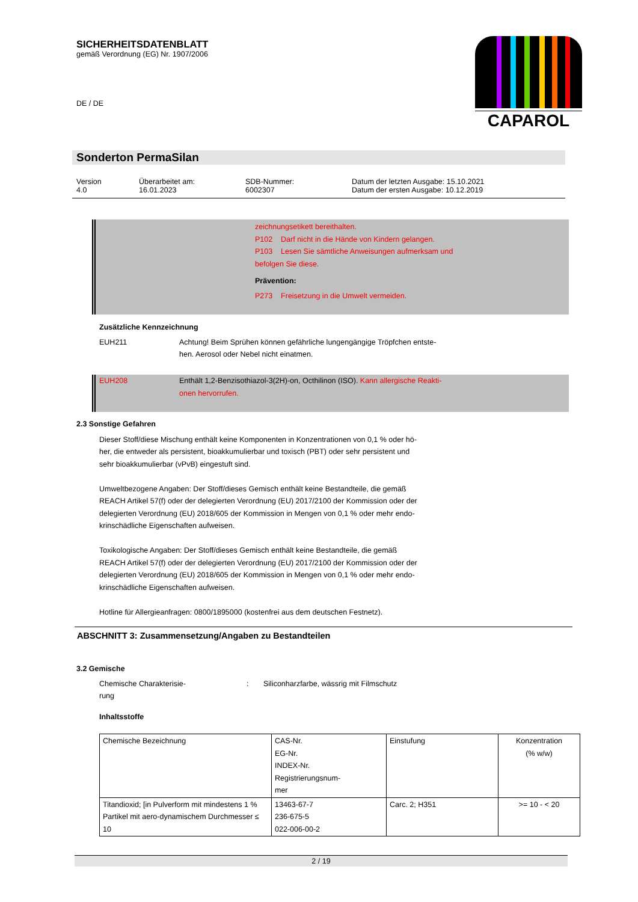SICHERHEITSDATENBLATT
gemäß Verordnung (EG) Nr. 1907/2006
DE / DE
CAPAROL
Sonderton PermaSilan
Version
4.0
Überarbeitet am:
16.01.2023
SDB-Nummer:
6002307
Datum der letzten Ausgabe: 15.10.2021
Datum der ersten Ausgabe: 10.12.2019
zeichnungsetikett bereithalten.
P102 Darf nicht in die Hände von Kindern gelangen.
P103 Lesen Sie sämtliche Anweisungen aufmerksam und
befolgen Sie diese.
Prävention:
P273 Freisetzung in die Umwelt vermeiden.
Zusätzliche Kennzeichnung
EUH211 Achtung! Beim Sprühen können gefährliche lungengängige Tröpfchen entste-
hen. Aerosol oder Nebel nicht einatmen.
EUH208 Enthält 1,2-Benzisothiazol-3(2H)-on, Octhilinon (ISO). Kann allergische Reakti-
onen hervorrufen.
2.3 Sonstige Gefahren
Dieser Stoff/diese Mischung enthält keine Komponenten in Konzentrationen von 0,1 % oder hö-
her, die entweder als persistent, bioakkumulierbar und toxisch (PBT) oder sehr persistent und
sehr bioakkumulierbar (vPvB) eingestuft sind.
Umweltbezogene Angaben: Der Stoff/dieses Gemisch enthält keine Bestandteile, die gemäß
REACH Artikel 57(f) oder der delegierten Verordnung (EU) 2017/2100 der Kommission oder der
delegierten Verordnung (EU) 2018/605 der Kommission in Mengen von 0,1 % oder mehr endo-
krinschädliche Eigenschaften aufweisen.
Toxikologische Angaben: Der Stoff/dieses Gemisch enthält keine Bestandteile, die gemäß
REACH Artikel 57(f) oder der delegierten Verordnung (EU) 2017/2100 der Kommission oder der
delegierten Verordnung (EU) 2018/605 der Kommission in Mengen von 0,1 % oder mehr endo-
krinschädliche Eigenschaften aufweisen.
Hotline für Allergieanfragen: 0800/1895000 (kostenfrei aus dem deutschen Festnetz).
ABSCHNITT 3: Zusammensetzung/Angaben zu Bestandteilen
3.2 Gemische
Chemische Charakterisie-
rung
: Siliconharzfarbe, wässrig mit Filmschutz
Inhaltsstoffe
| Chemische Bezeichnung | CAS-Nr. EG-Nr. INDEX-Nr. Registrierungsnum- mer | Einstufung | Konzentration (% w/w) |
| --- | --- | --- | --- |
| Titandioxid; [in Pulverform mit mindestens 1 % Partikel mit aero-dynamischem Durchmesser ≤ 10 | 13463-67-7 236-675-5 022-006-00-2 | Carc. 2; H351 | >= 10 - < 20 |
2 / 19